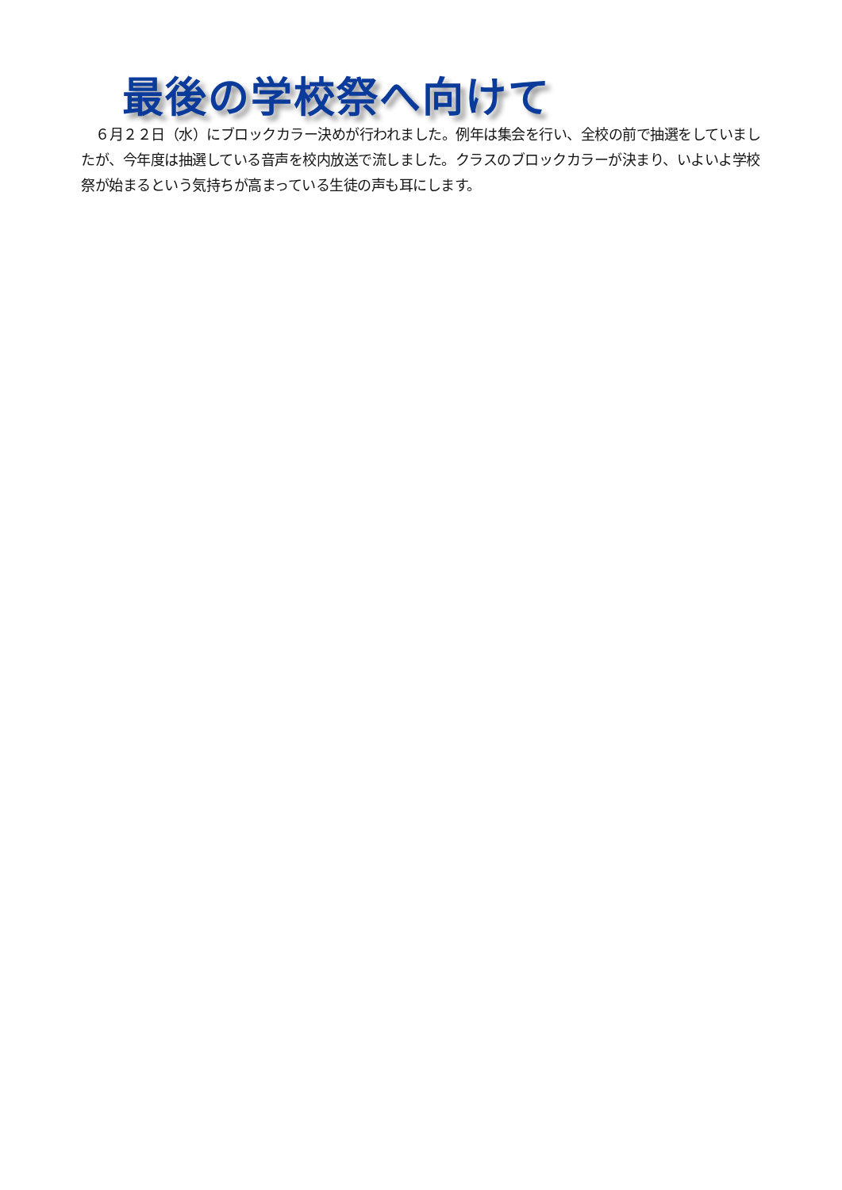最後の学校祭へ向けて
６月２２日（水）にブロックカラー決めが行われました。例年は集会を行い、全校の前で抽選をしていましたが、今年度は抽選している音声を校内放送で流しました。クラスのブロックカラーが決まり、いよいよ学校祭が始まるという気持ちが高まっている生徒の声も耳にします。